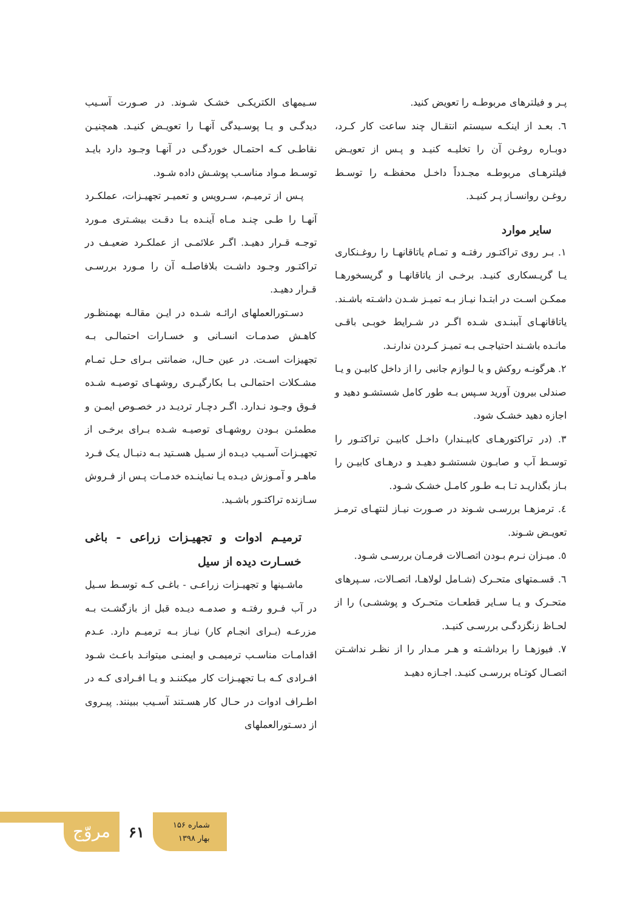پـر و فیلترهای مربوطـه را تعویض کنید.
٦. بعـد از اینکـه سیستم انتقـال چند ساعت کار کـرد، دوبـاره روغـن آن را تخلیـه کنیـد و پـس از تعویـض فیلترهـای مربوطـه مجـدداً داخـل محفظـه را توسـط روغـن روانسـاز پـر کنیـد.
سایر موارد
١. بـر روی تراکتـور رفتـه و تمـام یاتاقانهـا را روغـنکاری یـا گریـسکاری کنیـد. برخـی از یاتاقانهـا و گریسخورهـا ممکـن اسـت در ابتـدا نیـاز بـه تمیـز شـدن داشـته باشـند. یاتاقانهـای آببنـدی شـده اگـر در شـرایط خوبـی باقـی مانـده باشـند احتیاجـی بـه تمیـز کـردن ندارنـد.
٢. هرگونـه روکش و یا لـوازم جانبی را از داخل کابیـن و یـا صندلی بیرون آورید سـپس بـه طور کامل شستشـو دهید و اجازه دهید خشـک شود.
٣. (در تراکتورهـای کابیـندار) داخـل کابیـن تراکتـور را توسـط آب و صابـون شستشـو دهیـد و درهـای کابیـن را بـاز بگذاریـد تـا بـه طـور کامـل خشـک شـود.
٤. ترمزهـا بررسـی شـوند در صـورت نیـاز لنتهـای ترمـز تعویـض شـوند.
٥. میـزان نـرم بـودن اتصـالات فرمـان بررسـی شـود.
٦. قسـمتهای متحـرک (شـامل لولاهـا، اتصـالات، سـپرهای متحـرک و یـا سـایر قطعـات متحـرک و پوششـی) را از لحـاظ زنگزدگـی بررسـی کنیـد.
٧. فیوزهـا را برداشـته و هـر مـدار را از نظـر نداشـتن اتصـال کوتـاه بررسـی کنیـد. اجـازه دهیـد
سـیمهای الکتریکـی خشـک شـوند. در صـورت آسـیب دیدگـی و یـا پوسـیدگی آنهـا را تعویـض کنیـد. همچنیـن نقاطـی کـه احتمـال خوردگـی در آنهـا وجـود دارد بایـد توسـط مـواد مناسـب پوشـش داده شـود.
پـس از ترمیـم، سـرویس و تعمیـر تجهیـزات، عملکـرد آنهـا را طـی چنـد مـاه آینـده بـا دقـت بیشـتری مـورد توجـه قـرار دهیـد. اگـر علائمـی از عملکـرد ضعیـف در تراکتـور وجـود داشـت بلافاصلـه آن را مـورد بررسـی قـرار دهیـد.
دسـتورالعملهای ارائـه شـده در ایـن مقالـه بهمنظـور کاهـش صدمـات انسـانی و خسـارات احتمالـی بـه تجهیزات اسـت. در عین حـال، ضمانتی بـرای حـل تمـام مشـکلات احتمالـی بـا بکارگیـری روشهـای توصیـه شـده فـوق وجـود نـدارد. اگـر دچـار تردیـد در خصـوص ایمـن و مطمئـن بـودن روشهـای توصیـه شـده بـرای برخـی از تجهیـزات آسـیب دیـده از سـیل هسـتید بـه دنبـال یـک فـرد ماهـر و آمـوزش دیـده یـا نماینـده خدمـات پـس از فـروش سـازنده تراکتـور باشـید.
ترمیـم ادوات و تجهیـزات زراعی - باغی خسـارت دیده از سیل
ماشـینها و تجهیـزات زراعـی - باغـی کـه توسـط سـیل در آب فـرو رفتـه و صدمـه دیـده قبل از بازگشـت بـه مزرعـه (بـرای انجـام کار) نیـاز بـه ترمیـم دارد. عـدم اقدامـات مناسـب ترمیمـی و ایمنـی میتوانـد باعـث شـود افـرادی کـه بـا تجهیـزات کار میکننـد و یـا افـرادی کـه در اطـراف ادوات در حـال کار هسـتند آسـیب ببینند. پیـروی از دسـتورالعملهای
مروّج
۶۱
شماره ۱۵۶
بهار ۱۳۹۸